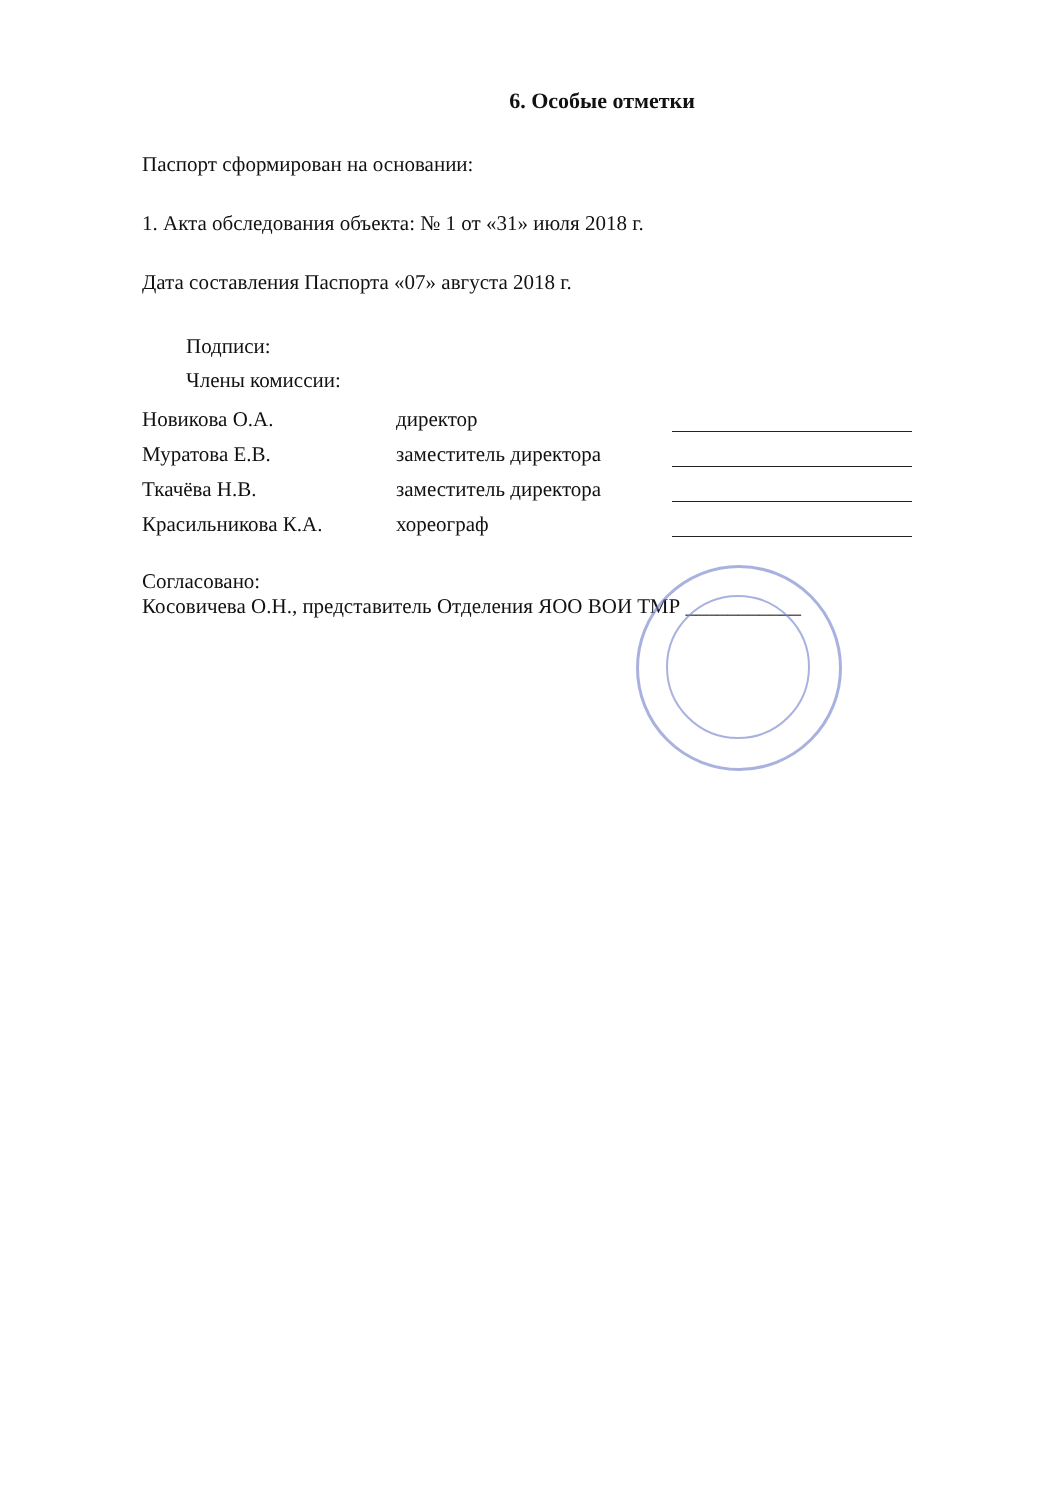6. Особые отметки
Паспорт сформирован на основании:
1. Акта обследования объекта: № 1 от «31» июля 2018 г.
Дата составления Паспорта «07» августа 2018 г.
Подписи:
Члены комиссии:
| Новикова О.А. | директор | |
| Муратова Е.В. | заместитель директора | |
| Ткачёва Н.В. | заместитель директора | |
| Красильникова К.А. | хореограф | |
Согласовано:
Косовичева О.Н., представитель Отделения ЯОО ВОИ ТМР ___________